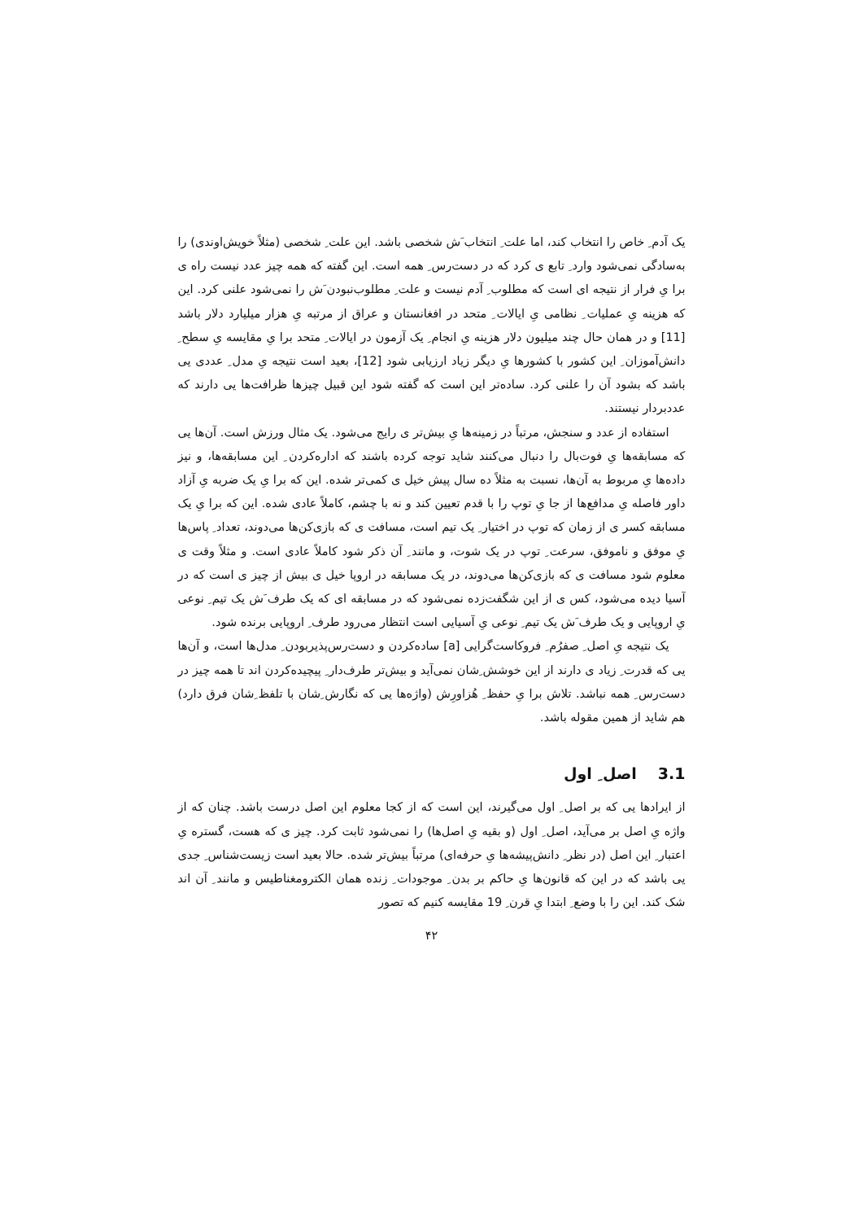یک آدم ِ خاص را انتخاب کند، اما علت ِ انتخاب َش شخصی باشد. این علت ِ شخصی (مثلاً خویش‌اوندی) را به‌سادگی نمی‌شود وارد ِ تابع ی کرد که در دست‌رس ِ همه است. این گفته که همه چیز عدد نیست راه ی برا یِ فرار از نتیجه ای است که مطلوب ِ آدم نیست و علت ِ مطلوب‌نبودن َش را نمی‌شود علنی کرد. این که هزینه یِ عملیات ِ نظامی یِ ایالات ِ متحد در افغانستان و عراق از مرتبه یِ هزار میلیارد دلار باشد [11] و در همان حال چند میلیون دلار هزینه یِ انجام ِ یک آزمون در ایالات ِ متحد برا یِ مقایسه یِ سطح ِ دانش‌آموزان ِ این کشور با کشورها یِ دیگر زیاد ارزیابی شود [12]، بعید است نتیجه یِ مدل ِ عددی یی باشد که بشود آن را علنی کرد. ساده‌تر این است که گفته شود این قبیل چیزها ظرافت‌ها یی دارند که عددبردار نیستند.
استفاده از عدد و سنجش، مرتباً در زمینه‌ها یِ بیش‌تر ی رایج می‌شود. یک مثال ورزش است. آن‌ها یی که مسابقه‌ها یِ فوت‌بال را دنبال می‌کنند شاید توجه کرده باشند که اداره‌کردن ِ این مسابقه‌ها، و نیز داده‌ها یِ مربوط به آن‌ها، نسبت به مثلاً ده سال پیش خیل ی کمی‌تر شده. این که برا یِ یک ضربه یِ آزاد داور فاصله یِ مدافع‌ها از جا یِ توپ را با قدم تعیین کند و نه با چشم، کاملاً عادی شده. این که برا یِ یک مسابقه کسر ی از زمان که توپ در اختیار ِ یک تیم است، مسافت ی که بازی‌کن‌ها می‌دوند، تعداد ِ پاس‌ها یِ موفق و ناموفق، سرعت ِ توپ در یک شوت، و مانند ِ آن ذکر شود کاملاً عادی است. و مثلاً وقت ی معلوم شود مسافت ی که بازی‌کن‌ها می‌دوند، در یک مسابقه در اروپا خیل ی بیش از چیز ی است که در آسیا دیده می‌شود، کس ی از این شگفت‌زده نمی‌شود که در مسابقه ای که یک طرف َش یک تیم ِ نوعی یِ اروپایی و یک طرف َش یک تیم ِ نوعی یِ آسیایی است انتظار می‌رود طرف ِ اروپایی برنده شود.
یک نتیجه یِ اصل ِ صفرُم ِ فروکاست‌گرایی [a] ساده‌کردن و دست‌رس‌پذیربودن ِ مدل‌ها است، و آن‌ها یی که قدرت ِ زیاد ی دارند از این خوشش ِشان نمی‌آید و بیش‌تر طرف‌دار ِ پیچیده‌کردن اند تا همه چیز در دست‌رس ِ همه نباشد. تلاش برا یِ حفظ ِ هُزاورِش (واژه‌ها یی که نگارش ِشان با تلفظ ِشان فرق دارد) هم شاید از همین مقوله باشد.
3.1اصل ِ اول
از ایرادها یی که بر اصل ِ اول می‌گیرند، این است که از کجا معلوم این اصل درست باشد. چنان که از واژه یِ اصل بر می‌آید، اصل ِ اول (و بقیه یِ اصل‌ها) را نمی‌شود ثابت کرد. چیز ی که هست، گستره یِ اعتبار ِ این اصل (در نظر ِ دانش‌پیشه‌ها یِ حرفه‌ای) مرتباً بیش‌تر شده. حالا بعید است زیست‌شناس ِ جدی یی باشد که در این که قانون‌ها یِ حاکم بر بدن ِ موجودات ِ زنده همان الکترومغناطیس و مانند ِ آن اند شک کند. این را با وضع ِ ابتدا یِ قرن ِ 19 مقایسه کنیم که تصور
۴۲